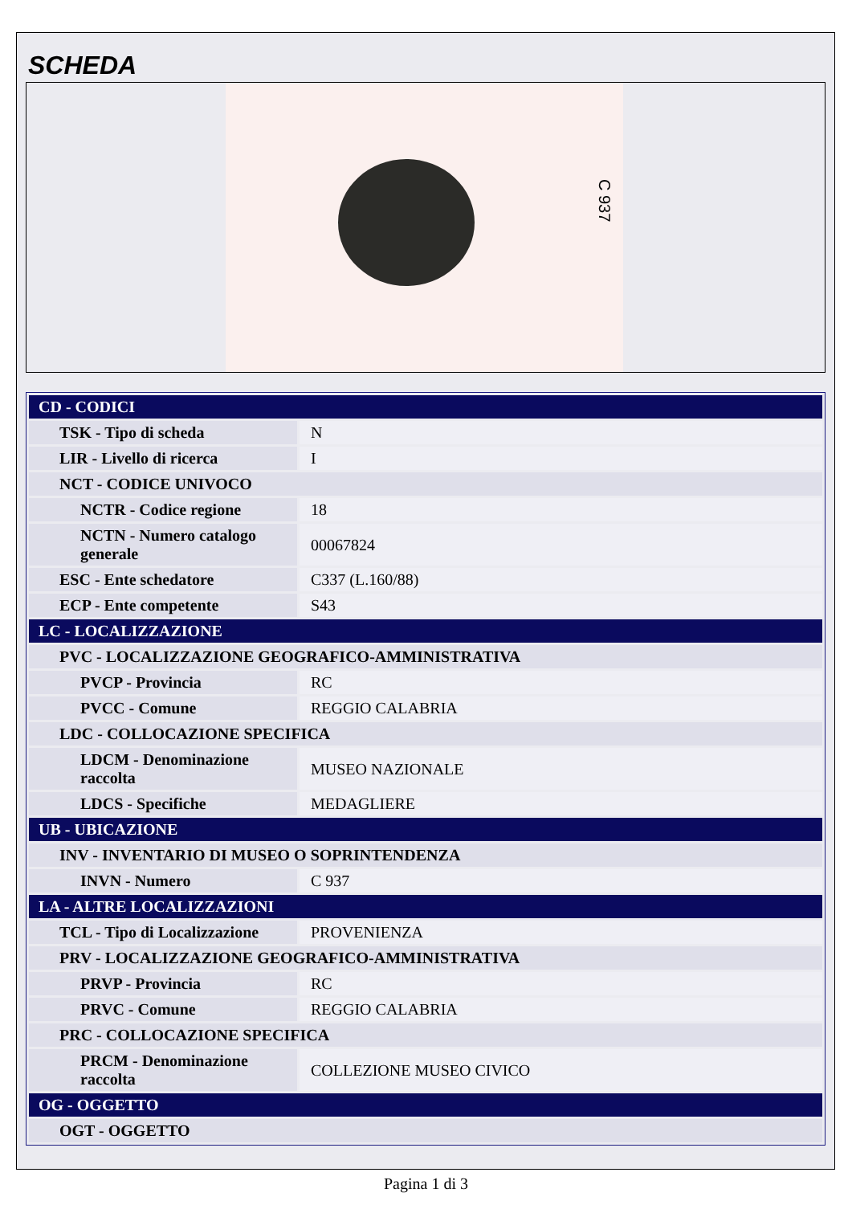SCHEDA
C 937
| CD - CODICI | |
| TSK - Tipo di scheda | N |
| LIR - Livello di ricerca | I |
| NCT - CODICE UNIVOCO | |
| NCTR - Codice regione | 18 |
| NCTN - Numero catalogo generale | 00067824 |
| ESC - Ente schedatore | C337 (L.160/88) |
| ECP - Ente competente | S43 |
| LC - LOCALIZZAZIONE | |
| PVC - LOCALIZZAZIONE GEOGRAFICO-AMMINISTRATIVA | |
| PVCP - Provincia | RC |
| PVCC - Comune | REGGIO CALABRIA |
| LDC - COLLOCAZIONE SPECIFICA | |
| LDCM - Denominazione raccolta | MUSEO NAZIONALE |
| LDCS - Specifiche | MEDAGLIERE |
| UB - UBICAZIONE | |
| INV - INVENTARIO DI MUSEO O SOPRINTENDENZA | |
| INVN - Numero | C 937 |
| LA - ALTRE LOCALIZZAZIONI | |
| TCL - Tipo di Localizzazione | PROVENIENZA |
| PRV - LOCALIZZAZIONE GEOGRAFICO-AMMINISTRATIVA | |
| PRVP - Provincia | RC |
| PRVC - Comune | REGGIO CALABRIA |
| PRC - COLLOCAZIONE SPECIFICA | |
| PRCM - Denominazione raccolta | COLLEZIONE MUSEO CIVICO |
| OG - OGGETTO | |
| OGT - OGGETTO | |
Pagina 1 di 3